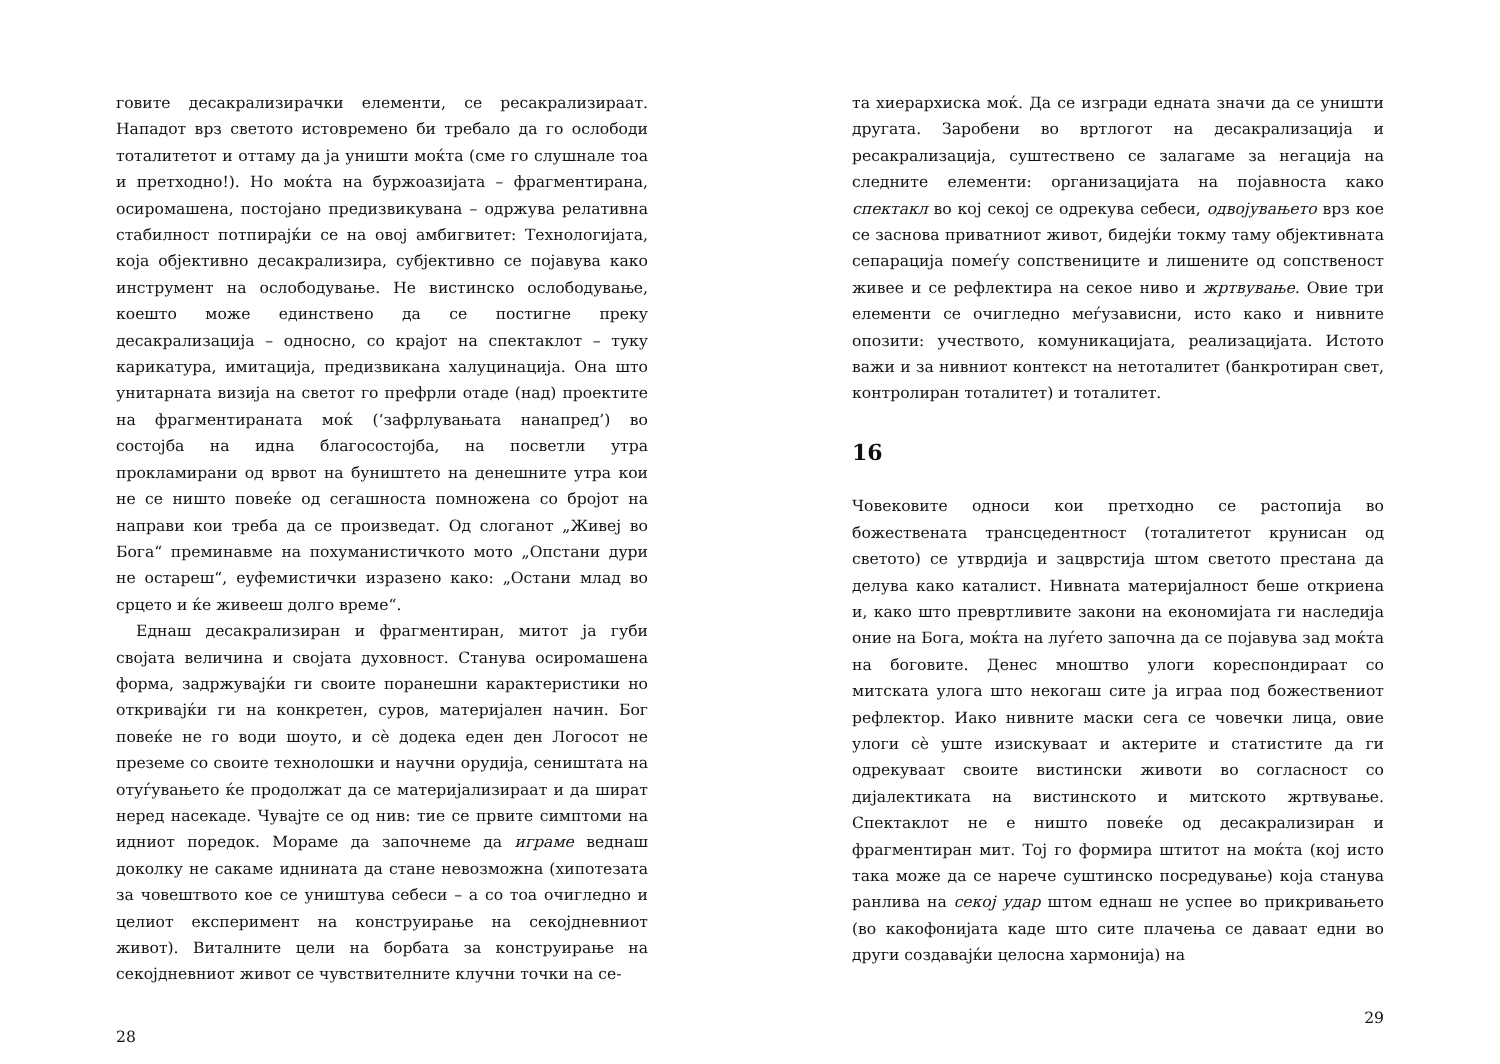говите десакрализирачки елементи, се ресакрализираат. Нападот врз светото истовремено би требало да го ослободи тоталитетот и оттаму да ја уништи моќта (сме го слушнале тоа и претходно!). Но моќта на буржоазијата – фрагментирана, осиромашена, постојано предизвикувана – одржува релативна стабилност потпирајќи се на овој амбигвитет: Технологијата, која објективно десакрализира, субјективно се појавува како инструмент на ослободување. Не вистинско ослободување, коешто може единствено да се постигне преку десакрализација – односно, со крајот на спектаклот – туку карикатура, имитација, предизвикана халуцинација. Она што унитарната визија на светот го префрли отаде (над) проектите на фрагментираната моќ (‘зафрлувањата нанапред’) во состојба на идна благосостојба, на посветли утра прокламирани од врвот на буништето на денешните утра кои не се ништо повеќе од сегашноста помножена со бројот на направи кои треба да се произведат. Од слоганот „Живеј во Бога“ преминавме на похуманистичкото мото „Опстани дури не остареш“, еуфемистички изразено како: „Остани млад во срцето и ќе живееш долго време“.
Еднаш десакрализиран и фрагментиран, митот ја губи својата величина и својата духовност. Станува осиромашена форма, задржувајќи ги своите поранешни карактеристики но откривајќи ги на конкретен, суров, материјален начин. Бог повеќе не го води шоуто, и сè додека еден ден Логосот не преземе со своите технолошки и научни орудија, сеништата на отуѓувањето ќе продолжат да се материјализираат и да шират неред насекаде. Чувајте се од нив: тие се првите симптоми на идниот поредок. Мораме да започнеме да играме веднаш доколку не сакаме иднината да стане невозможна (хипотезата за човештвото кое се уништува себеси – а со тоа очигледно и целиот експеримент на конструирање на секојдневниот живот). Виталните цели на борбата за конструирање на секојдневниот живот се чувствителните клучни точки на се-
28
та хиерархиска моќ. Да се изгради едната значи да се уништи другата. Заробени во вртлогот на десакрализација и ресакрализација, суштествено се залагаме за негација на следните елементи: организацијата на појавноста како спектакл во кој секој се одрекува себеси, одвојувањето врз кое се заснова приватниот живот, бидејќи токму таму објективната сепарација помеѓу сопствениците и лишените од сопственост живее и се рефлектира на секое ниво и жртвување. Овие три елементи се очигледно меѓузависни, исто како и нивните опозити: учеството, комуникацијата, реализацијата. Истото важи и за нивниот контекст на нетоталитет (банкротиран свет, контролиран тоталитет) и тоталитет.
16
Човековите односи кои претходно се растопија во божествената трансцедентност (тоталитетот крунисан од светото) се утврдија и зацврстија штом светото престана да делува како каталист. Нивната материјалност беше откриена и, како што превртливите закони на економијата ги наследија оние на Бога, моќта на луѓето започна да се појавува зад моќта на боговите. Денес мноштво улоги кореспондираат со митската улога што некогаш сите ја играа под божествениот рефлектор. Иако нивните маски сега се човечки лица, овие улоги сè уште изискуваат и актерите и статистите да ги одрекуваат своите вистински животи во согласност со дијалектиката на вистинското и митското жртвување. Спектаклот не е ништо повеќе од десакрализиран и фрагментиран мит. Тој го формира штитот на моќта (кој исто така може да се нарече суштинско посредување) која станува ранлива на секој удар штом еднаш не успее во прикривањето (во какофонијата каде што сите плачења се даваат едни во други создавајќи целосна хармонија) на
29